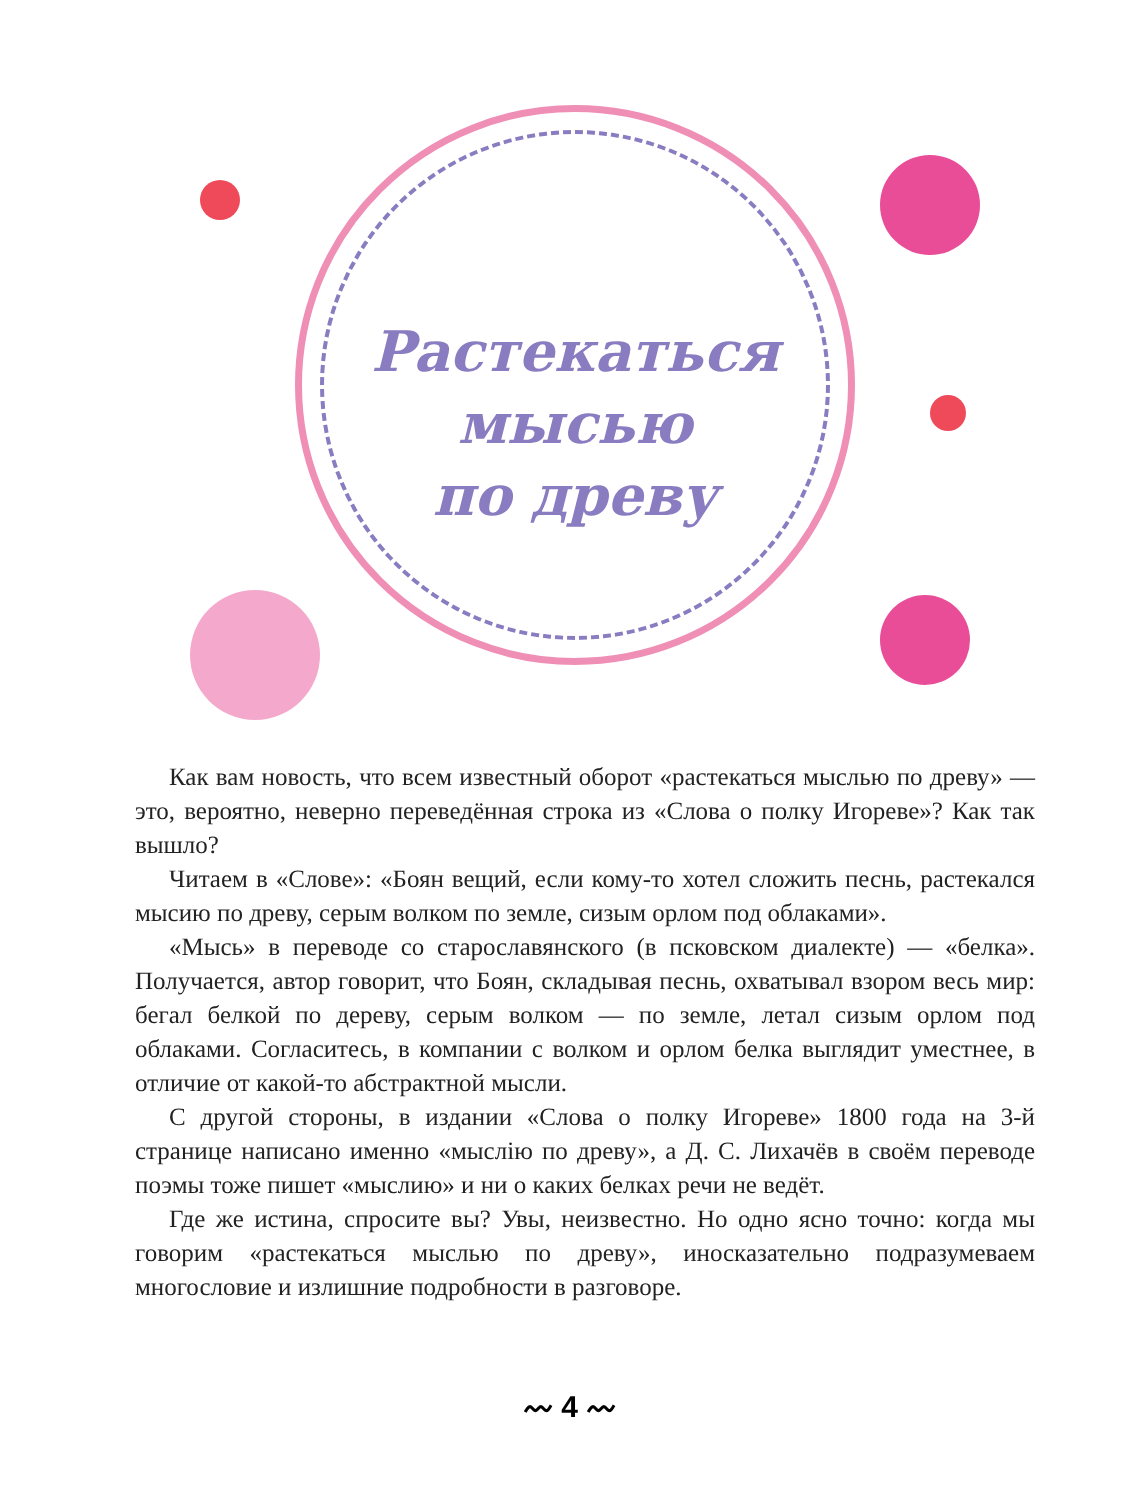Растекаться
мысью
по древу
Как вам новость, что всем известный оборот «растекаться мыслью по древу» — это, вероятно, неверно переведённая строка из «Слова о полку Игореве»? Как так вышло?
Читаем в «Слове»: «Боян вещий, если кому-то хотел сложить песнь, растекался мысию по древу, серым волком по земле, сизым орлом под облаками».
«Мысь» в переводе со старославянского (в псковском диалекте) — «белка». Получается, автор говорит, что Боян, складывая песнь, охватывал взором весь мир: бегал белкой по дереву, серым волком — по земле, летал сизым орлом под облаками. Согласитесь, в компании с волком и орлом белка выглядит уместнее, в отличие от какой-то абстрактной мысли.
С другой стороны, в издании «Слова о полку Игореве» 1800 года на 3-й странице написано именно «мыслію по древу», а Д. С. Лихачёв в своём переводе поэмы тоже пишет «мыслию» и ни о каких белках речи не ведёт.
Где же истина, спросите вы? Увы, неизвестно. Но одно ясно точно: когда мы говорим «растекаться мыслью по древу», иносказательно подразумеваем многословие и излишние подробности в разговоре.
〰 4 〰